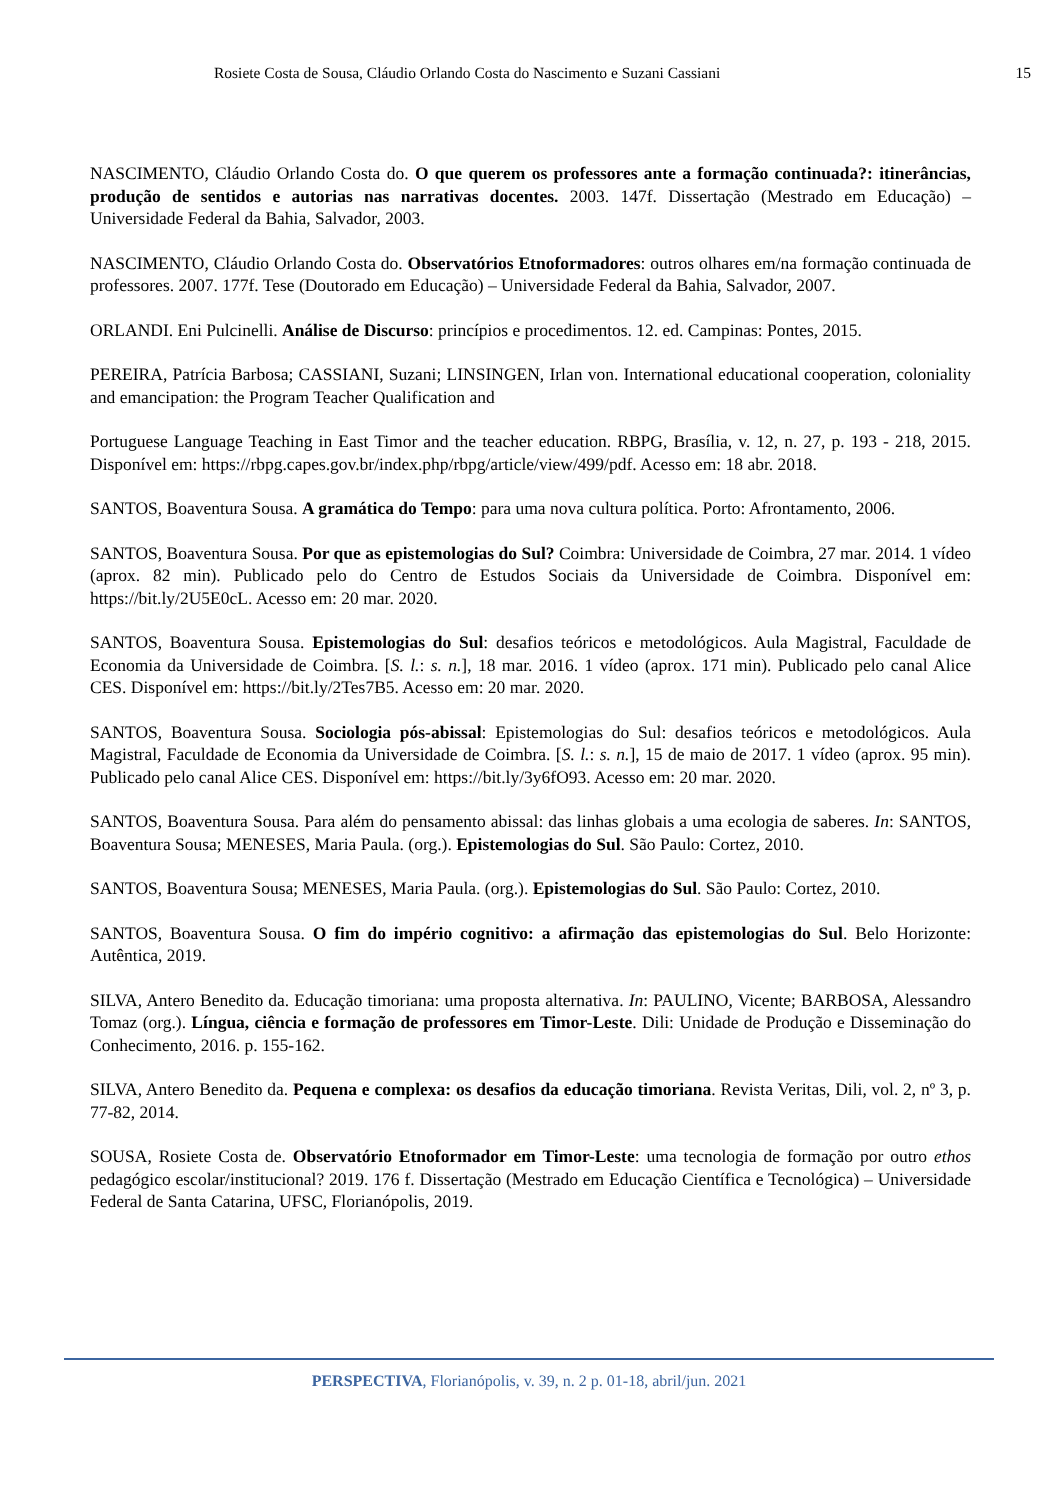Rosiete Costa de Sousa, Cláudio Orlando Costa do Nascimento e Suzani Cassiani 15
NASCIMENTO, Cláudio Orlando Costa do. O que querem os professores ante a formação continuada?: itinerâncias, produção de sentidos e autorias nas narrativas docentes. 2003. 147f. Dissertação (Mestrado em Educação) – Universidade Federal da Bahia, Salvador, 2003.
NASCIMENTO, Cláudio Orlando Costa do. Observatórios Etnoformadores: outros olhares em/na formação continuada de professores. 2007. 177f. Tese (Doutorado em Educação) – Universidade Federal da Bahia, Salvador, 2007.
ORLANDI. Eni Pulcinelli. Análise de Discurso: princípios e procedimentos. 12. ed. Campinas: Pontes, 2015.
PEREIRA, Patrícia Barbosa; CASSIANI, Suzani; LINSINGEN, Irlan von. International educational cooperation, coloniality and emancipation: the Program Teacher Qualification and
Portuguese Language Teaching in East Timor and the teacher education. RBPG, Brasília, v. 12, n. 27, p. 193 - 218, 2015. Disponível em: https://rbpg.capes.gov.br/index.php/rbpg/article/view/499/pdf. Acesso em: 18 abr. 2018.
SANTOS, Boaventura Sousa. A gramática do Tempo: para uma nova cultura política. Porto: Afrontamento, 2006.
SANTOS, Boaventura Sousa. Por que as epistemologias do Sul? Coimbra: Universidade de Coimbra, 27 mar. 2014. 1 vídeo (aprox. 82 min). Publicado pelo do Centro de Estudos Sociais da Universidade de Coimbra. Disponível em: https://bit.ly/2U5E0cL. Acesso em: 20 mar. 2020.
SANTOS, Boaventura Sousa. Epistemologias do Sul: desafios teóricos e metodológicos. Aula Magistral, Faculdade de Economia da Universidade de Coimbra. [S. l.: s. n.], 18 mar. 2016. 1 vídeo (aprox. 171 min). Publicado pelo canal Alice CES. Disponível em: https://bit.ly/2Tes7B5. Acesso em: 20 mar. 2020.
SANTOS, Boaventura Sousa. Sociologia pós-abissal: Epistemologias do Sul: desafios teóricos e metodológicos. Aula Magistral, Faculdade de Economia da Universidade de Coimbra. [S. l.: s. n.], 15 de maio de 2017. 1 vídeo (aprox. 95 min). Publicado pelo canal Alice CES. Disponível em: https://bit.ly/3y6fO93. Acesso em: 20 mar. 2020.
SANTOS, Boaventura Sousa. Para além do pensamento abissal: das linhas globais a uma ecologia de saberes. In: SANTOS, Boaventura Sousa; MENESES, Maria Paula. (org.). Epistemologias do Sul. São Paulo: Cortez, 2010.
SANTOS, Boaventura Sousa; MENESES, Maria Paula. (org.). Epistemologias do Sul. São Paulo: Cortez, 2010.
SANTOS, Boaventura Sousa. O fim do império cognitivo: a afirmação das epistemologias do Sul. Belo Horizonte: Autêntica, 2019.
SILVA, Antero Benedito da. Educação timoriana: uma proposta alternativa. In: PAULINO, Vicente; BARBOSA, Alessandro Tomaz (org.). Língua, ciência e formação de professores em Timor-Leste. Dili: Unidade de Produção e Disseminação do Conhecimento, 2016. p. 155-162.
SILVA, Antero Benedito da. Pequena e complexa: os desafios da educação timoriana. Revista Veritas, Dili, vol. 2, nº 3, p. 77-82, 2014.
SOUSA, Rosiete Costa de. Observatório Etnoformador em Timor-Leste: uma tecnologia de formação por outro ethos pedagógico escolar/institucional? 2019. 176 f. Dissertação (Mestrado em Educação Científica e Tecnológica) – Universidade Federal de Santa Catarina, UFSC, Florianópolis, 2019.
PERSPECTIVA, Florianópolis, v. 39, n. 2 p. 01-18, abril/jun. 2021